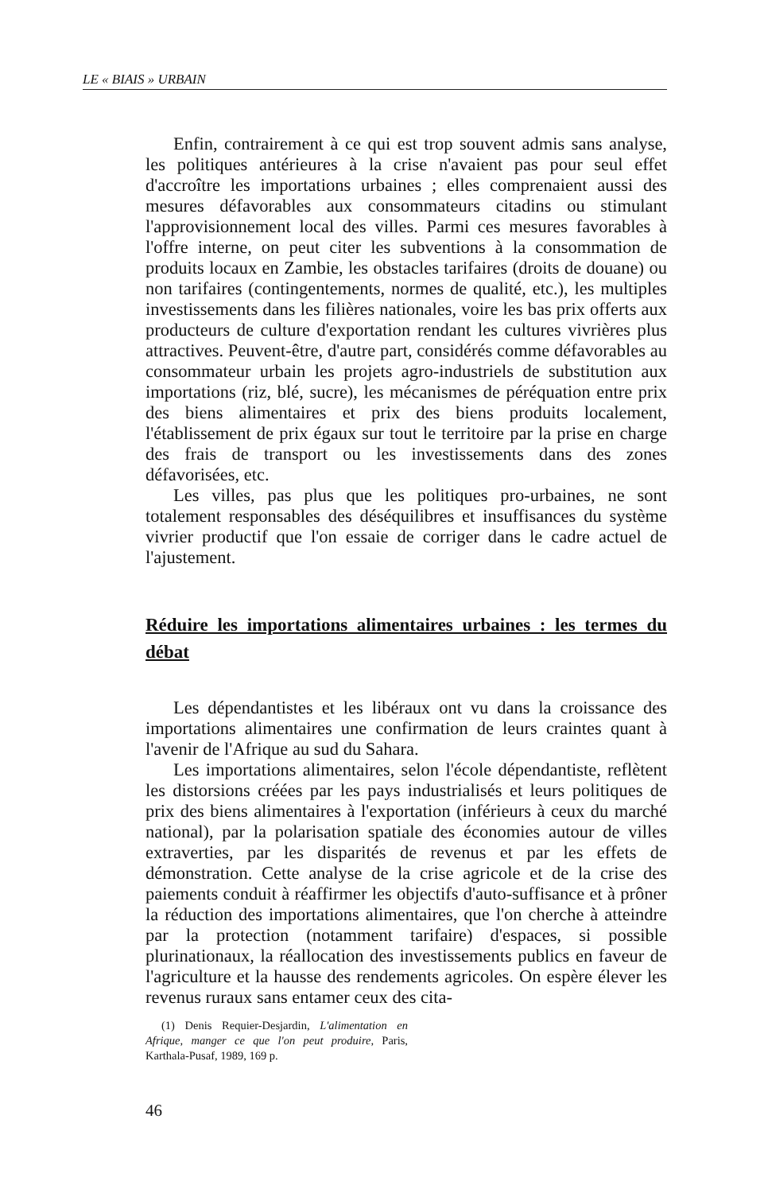LE « BIAIS » URBAIN
Enfin, contrairement à ce qui est trop souvent admis sans analyse, les politiques antérieures à la crise n'avaient pas pour seul effet d'accroître les importations urbaines ; elles comprenaient aussi des mesures défavorables aux consommateurs citadins ou stimulant l'approvisionnement local des villes. Parmi ces mesures favorables à l'offre interne, on peut citer les subventions à la consommation de produits locaux en Zambie, les obstacles tarifaires (droits de douane) ou non tarifaires (contingentements, normes de qualité, etc.), les multiples investissements dans les filières nationales, voire les bas prix offerts aux producteurs de culture d'exportation rendant les cultures vivrières plus attractives. Peuvent-être, d'autre part, considérés comme défavorables au consommateur urbain les projets agro-industriels de substitution aux importations (riz, blé, sucre), les mécanismes de péréquation entre prix des biens alimentaires et prix des biens produits localement, l'établissement de prix égaux sur tout le territoire par la prise en charge des frais de transport ou les investissements dans des zones défavorisées, etc.
Les villes, pas plus que les politiques pro-urbaines, ne sont totalement responsables des déséquilibres et insuffisances du système vivrier productif que l'on essaie de corriger dans le cadre actuel de l'ajustement.
Réduire les importations alimentaires urbaines : les termes du débat
Les dépendantistes et les libéraux ont vu dans la croissance des importations alimentaires une confirmation de leurs craintes quant à l'avenir de l'Afrique au sud du Sahara.
Les importations alimentaires, selon l'école dépendantiste, reflètent les distorsions créées par les pays industrialisés et leurs politiques de prix des biens alimentaires à l'exportation (inférieurs à ceux du marché national), par la polarisation spatiale des économies autour de villes extraverties, par les disparités de revenus et par les effets de démonstration. Cette analyse de la crise agricole et de la crise des paiements conduit à réaffirmer les objectifs d'auto-suffisance et à prôner la réduction des importations alimentaires, que l'on cherche à atteindre par la protection (notamment tarifaire) d'espaces, si possible plurinationaux, la réallocation des investissements publics en faveur de l'agriculture et la hausse des rendements agricoles. On espère élever les revenus ruraux sans entamer ceux des cita-
(1) Denis Requier-Desjardin, L'alimentation en Afrique, manger ce que l'on peut produire, Paris, Karthala-Pusaf, 1989, 169 p.
46